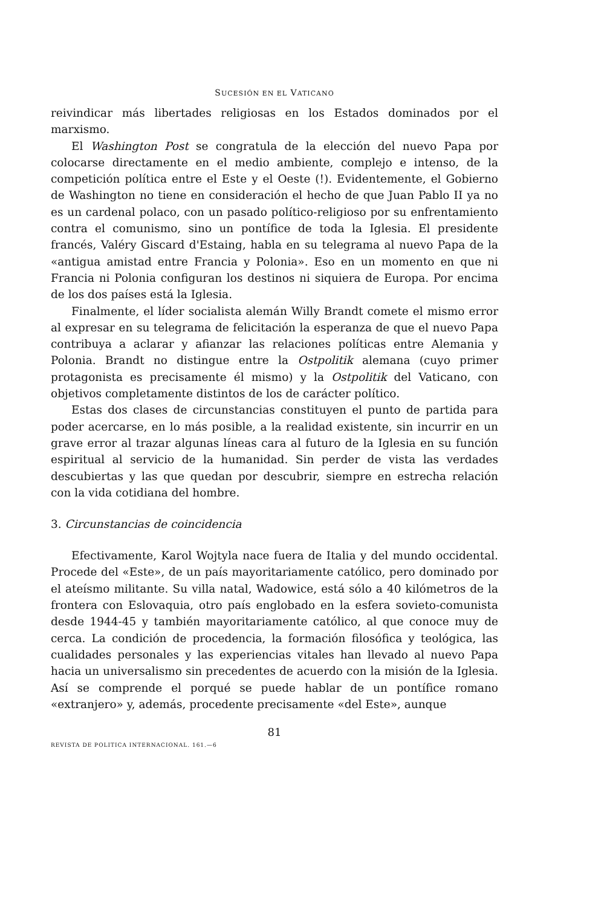SUCESIÓN EN EL VATICANO
reivindicar más libertades religiosas en los Estados dominados por el marxismo.
El Washington Post se congratula de la elección del nuevo Papa por colocarse directamente en el medio ambiente, complejo e intenso, de la competición política entre el Este y el Oeste (!). Evidentemente, el Gobierno de Washington no tiene en consideración el hecho de que Juan Pablo II ya no es un cardenal polaco, con un pasado político-religioso por su enfrentamiento contra el comunismo, sino un pontífice de toda la Iglesia. El presidente francés, Valéry Giscard d'Estaing, habla en su telegrama al nuevo Papa de la «antigua amistad entre Francia y Polonia». Eso en un momento en que ni Francia ni Polonia configuran los destinos ni siquiera de Europa. Por encima de los dos países está la Iglesia.
Finalmente, el líder socialista alemán Willy Brandt comete el mismo error al expresar en su telegrama de felicitación la esperanza de que el nuevo Papa contribuya a aclarar y afianzar las relaciones políticas entre Alemania y Polonia. Brandt no distingue entre la Ostpolitik alemana (cuyo primer protagonista es precisamente él mismo) y la Ostpolitik del Vaticano, con objetivos completamente distintos de los de carácter político.
Estas dos clases de circunstancias constituyen el punto de partida para poder acercarse, en lo más posible, a la realidad existente, sin incurrir en un grave error al trazar algunas líneas cara al futuro de la Iglesia en su función espiritual al servicio de la humanidad. Sin perder de vista las verdades descubiertas y las que quedan por descubrir, siempre en estrecha relación con la vida cotidiana del hombre.
3. Circunstancias de coincidencia
Efectivamente, Karol Wojtyla nace fuera de Italia y del mundo occidental. Procede del «Este», de un país mayoritariamente católico, pero dominado por el ateísmo militante. Su villa natal, Wadowice, está sólo a 40 kilómetros de la frontera con Eslovaquia, otro país englobado en la esfera sovieto-comunista desde 1944-45 y también mayoritariamente católico, al que conoce muy de cerca. La condición de procedencia, la formación filosófica y teológica, las cualidades personales y las experiencias vitales han llevado al nuevo Papa hacia un universalismo sin precedentes de acuerdo con la misión de la Iglesia. Así se comprende el porqué se puede hablar de un pontífice romano «extranjero» y, además, procedente precisamente «del Este», aunque
81
REVISTA DE POLITICA INTERNACIONAL. 161.—6